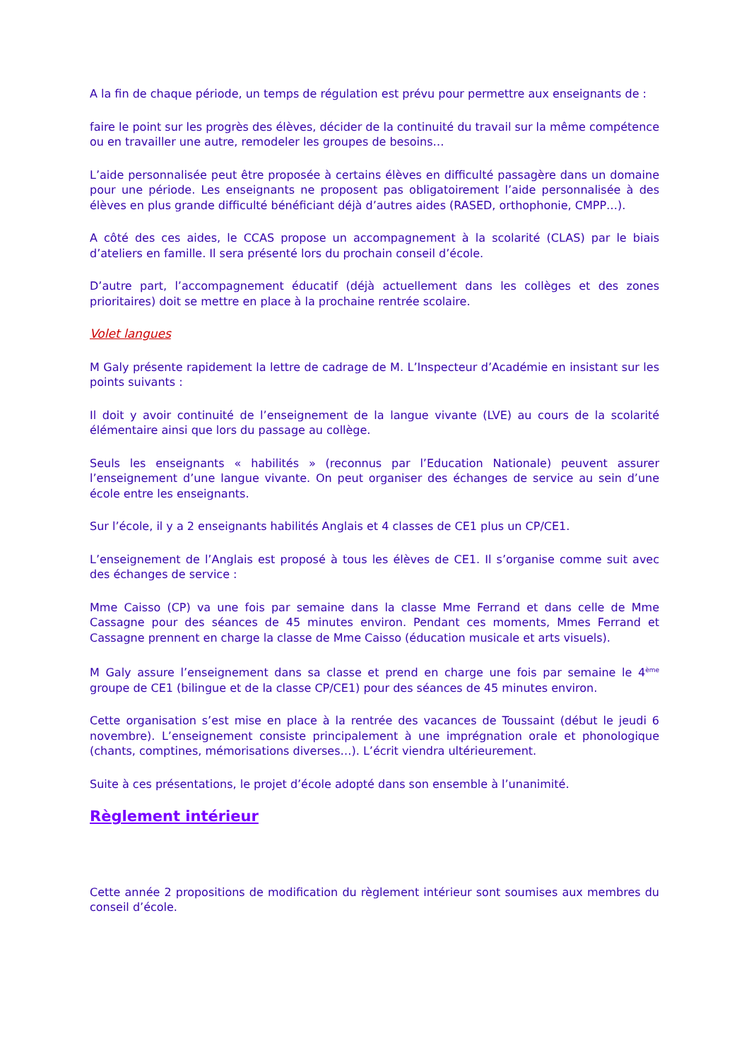A la fin de chaque période, un temps de régulation est prévu pour permettre aux enseignants de :
faire le point sur les progrès des élèves, décider de la continuité du travail sur la même compétence ou en travailler une autre, remodeler les groupes de besoins…
L’aide personnalisée peut être proposée à certains élèves en difficulté passagère dans un domaine pour une période. Les enseignants ne proposent pas obligatoirement l’aide personnalisée à des élèves en plus grande difficulté bénéficiant déjà d’autres aides (RASED, orthophonie, CMPP…).
A côté des ces aides, le CCAS propose un accompagnement à la scolarité (CLAS) par le biais d’ateliers en famille. Il sera présenté lors du prochain conseil d’école.
D’autre part, l’accompagnement éducatif (déjà actuellement dans les collèges et des zones prioritaires) doit se mettre en place à la prochaine rentrée scolaire.
Volet langues
M Galy présente rapidement la lettre de cadrage de M. L’Inspecteur d’Académie en insistant sur les points suivants :
Il doit y avoir continuité de l’enseignement de la langue vivante (LVE) au cours de la scolarité élémentaire ainsi que lors du passage au collège.
Seuls les enseignants « habilités » (reconnus par l’Education Nationale) peuvent assurer l’enseignement d’une langue vivante. On peut organiser des échanges de service au sein d’une école entre les enseignants.
Sur l’école, il y a 2 enseignants habilités Anglais et 4 classes de CE1 plus un CP/CE1.
L’enseignement de l’Anglais est proposé à tous les élèves de CE1. Il s’organise comme suit avec des échanges de service :
Mme Caisso (CP) va une fois par semaine dans la classe Mme Ferrand et dans celle de Mme Cassagne pour des séances de 45 minutes environ. Pendant ces moments, Mmes Ferrand et Cassagne prennent en charge la classe de Mme Caisso (éducation musicale et arts visuels).
M Galy assure l’enseignement dans sa classe et prend en charge une fois par semaine le 4<sup>ème</sup> groupe de CE1 (bilingue et de la classe CP/CE1) pour des séances de 45 minutes environ.
Cette organisation s’est mise en place à la rentrée des vacances de Toussaint (début le jeudi 6 novembre). L’enseignement consiste principalement à une imprégnation orale et phonologique (chants, comptines, mémorisations diverses…). L’écrit viendra ultérieurement.
Suite à ces présentations, le projet d’école adopté dans son ensemble à l’unanimité.
Règlement intérieur
Cette année 2 propositions de modification du règlement intérieur sont soumises aux membres du conseil d’école.